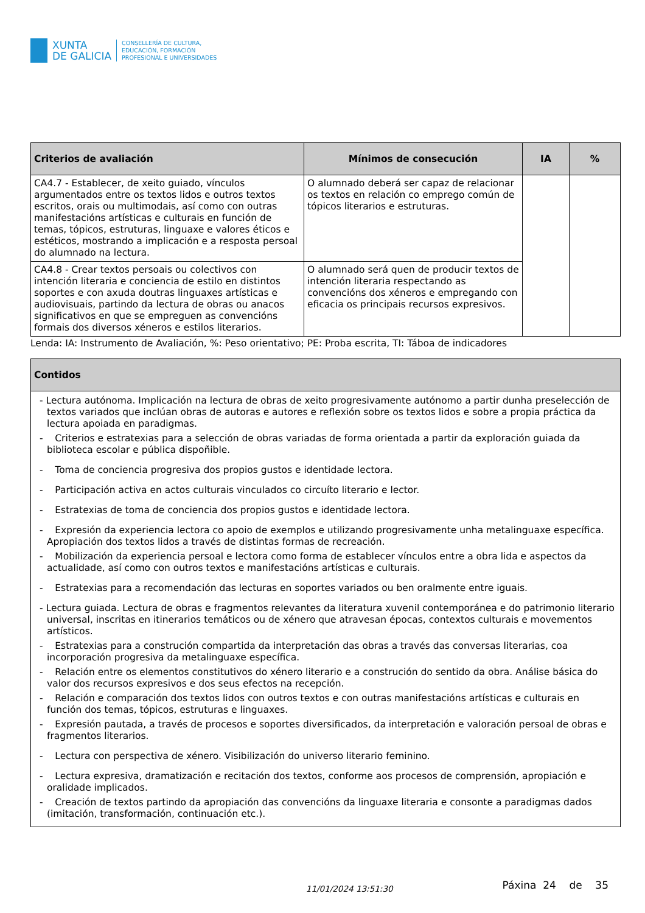XUNTA
DE GALICIA
CONSELLERÍA DE CULTURA,
EDUCACIÓN, FORMACIÓN
PROFESIONAL E UNIVERSIDADES
| Criterios de avaliación | Mínimos de consecución | IA | % |
| --- | --- | --- | --- |
| CA4.7 - Establecer, de xeito guiado, vínculos argumentados entre os textos lidos e outros textos escritos, orais ou multimodais, así como con outras manifestacións artísticas e culturais en función de temas, tópicos, estruturas, linguaxe e valores éticos e estéticos, mostrando a implicación e a resposta persoal do alumnado na lectura. | O alumnado deberá ser capaz de relacionar os textos en relación co emprego común de tópicos literarios e estruturas. | | |
| CA4.8 - Crear textos persoais ou colectivos con intención literaria e conciencia de estilo en distintos soportes e con axuda doutras linguaxes artísticas e audiovisuais, partindo da lectura de obras ou anacos significativos en que se empreguen as convencións formais dos diversos xéneros e estilos literarios. | O alumnado será quen de producir textos de intención literaria respectando as convencións dos xéneros e empregando con eficacia os principais recursos expresivos. | | |
Lenda: IA: Instrumento de Avaliación, %: Peso orientativo; PE: Proba escrita, TI: Táboa de indicadores
| Contidos |
| --- |
| - Lectura autónoma. Implicación na lectura de obras de xeito progresivamente autónomo a partir dunha preselección de textos variados que inclúan obras de autoras e autores e reflexión sobre os textos lidos e sobre a propia práctica da lectura apoiada en paradigmas. - Criterios e estratexias para a selección de obras variadas de forma orientada a partir da exploración guiada da biblioteca escolar e pública dispoñible. - Toma de conciencia progresiva dos propios gustos e identidade lectora. - Participación activa en actos culturais vinculados co circuíto literario e lector. - Estratexias de toma de conciencia dos propios gustos e identidade lectora. - Expresión da experiencia lectora co apoio de exemplos e utilizando progresivamente unha metalinguaxe específica. Apropiación dos textos lidos a través de distintas formas de recreación. - Mobilización da experiencia persoal e lectora como forma de establecer vínculos entre a obra lida e aspectos da actualidade, así como con outros textos e manifestacións artísticas e culturais. - Estratexias para a recomendación das lecturas en soportes variados ou ben oralmente entre iguais. - Lectura guiada. Lectura de obras e fragmentos relevantes da literatura xuvenil contemporánea e do patrimonio literario universal, inscritas en itinerarios temáticos ou de xénero que atravesan épocas, contextos culturais e movementos artísticos. - Estratexias para a construción compartida da interpretación das obras a través das conversas literarias, coa incorporación progresiva da metalinguaxe específica. - Relación entre os elementos constitutivos do xénero literario e a construción do sentido da obra. Análise básica do valor dos recursos expresivos e dos seus efectos na recepción. - Relación e comparación dos textos lidos con outros textos e con outras manifestacións artísticas e culturais en función dos temas, tópicos, estruturas e linguaxes. - Expresión pautada, a través de procesos e soportes diversificados, da interpretación e valoración persoal de obras e fragmentos literarios. - Lectura con perspectiva de xénero. Visibilización do universo literario feminino. - Lectura expresiva, dramatización e recitación dos textos, conforme aos procesos de comprensión, apropiación e oralidade implicados. - Creación de textos partindo da apropiación das convencións da linguaxe literaria e consonte a paradigmas dados (imitación, transformación, continuación etc.). |
11/01/2024 13:51:30 Páxina 24 de 35